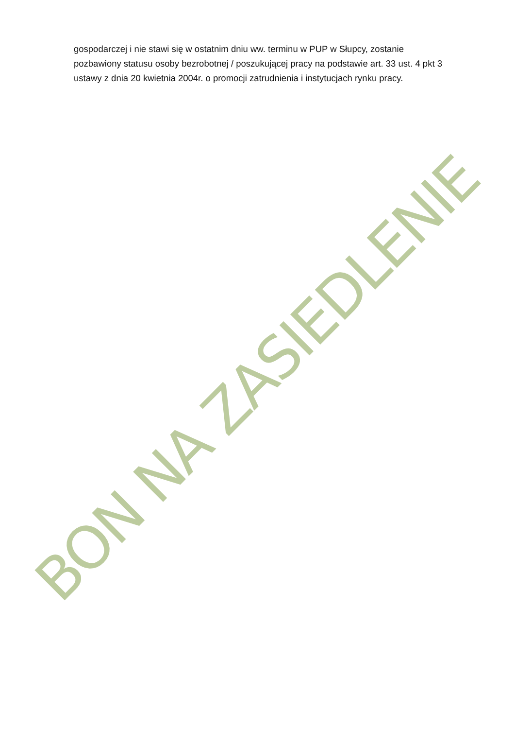BON NA ZASIEDLENIE
gospodarczej i nie stawi się w ostatnim dniu ww. terminu w PUP w Słupcy, zostanie pozbawiony statusu osoby bezrobotnej / poszukującej pracy na podstawie art. 33 ust. 4 pkt 3 ustawy z dnia 20 kwietnia 2004r. o promocji zatrudnienia i instytucjach rynku pracy.